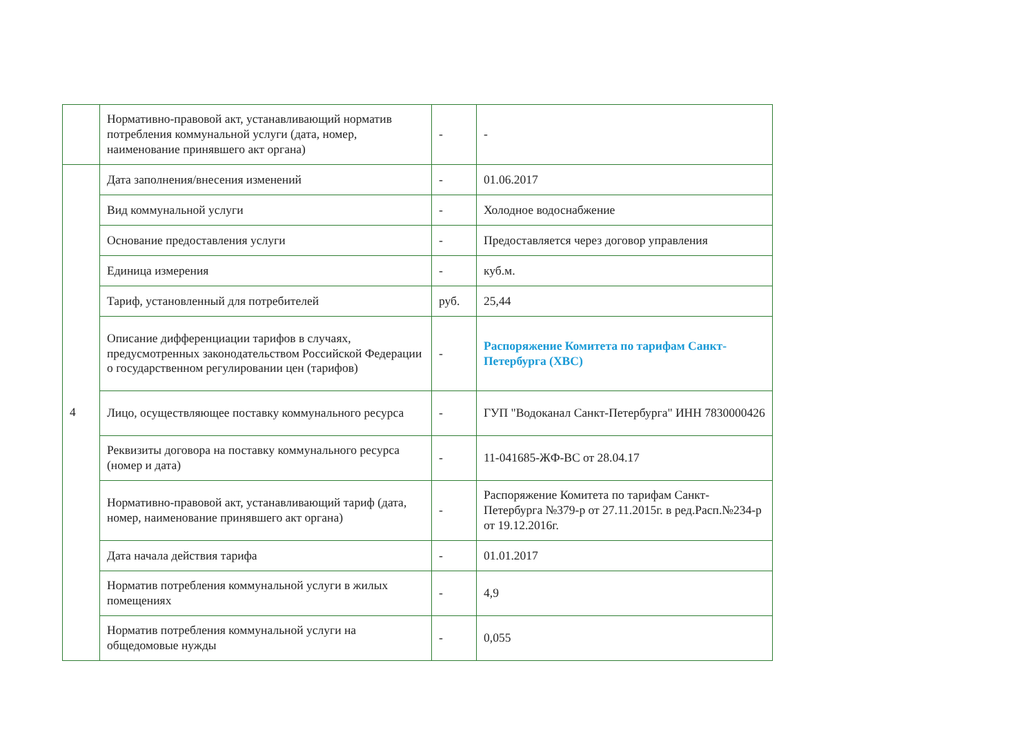| | Нормативно-правовой акт, устанавливающий норматив потребления коммунальной услуги (дата, номер, наименование принявшего акт органа) | - | - |
| 4 | Дата заполнения/внесения изменений | - | 01.06.2017 |
| | Вид коммунальной услуги | - | Холодное водоснабжение |
| | Основание предоставления услуги | - | Предоставляется через договор управления |
| | Единица измерения | - | куб.м. |
| | Тариф, установленный для потребителей | руб. | 25,44 |
| | Описание дифференциации тарифов в случаях, предусмотренных законодательством Российской Федерации о государственном регулировании цен (тарифов) | - | Распоряжение Комитета по тарифам Санкт-Петербурга (ХВС) |
| | Лицо, осуществляющее поставку коммунального ресурса | - | ГУП "Водоканал Санкт-Петербурга" ИНН 7830000426 |
| | Реквизиты договора на поставку коммунального ресурса (номер и дата) | - | 11-041685-ЖФ-ВС от 28.04.17 |
| | Нормативно-правовой акт, устанавливающий тариф (дата, номер, наименование принявшего акт органа) | - | Распоряжение Комитета по тарифам Санкт-Петербурга №379-р от 27.11.2015г. в ред.Расп.№234-р от 19.12.2016г. |
| | Дата начала действия тарифа | - | 01.01.2017 |
| | Норматив потребления коммунальной услуги в жилых помещениях | - | 4,9 |
| | Норматив потребления коммунальной услуги на общедомовые нужды | - | 0,055 |